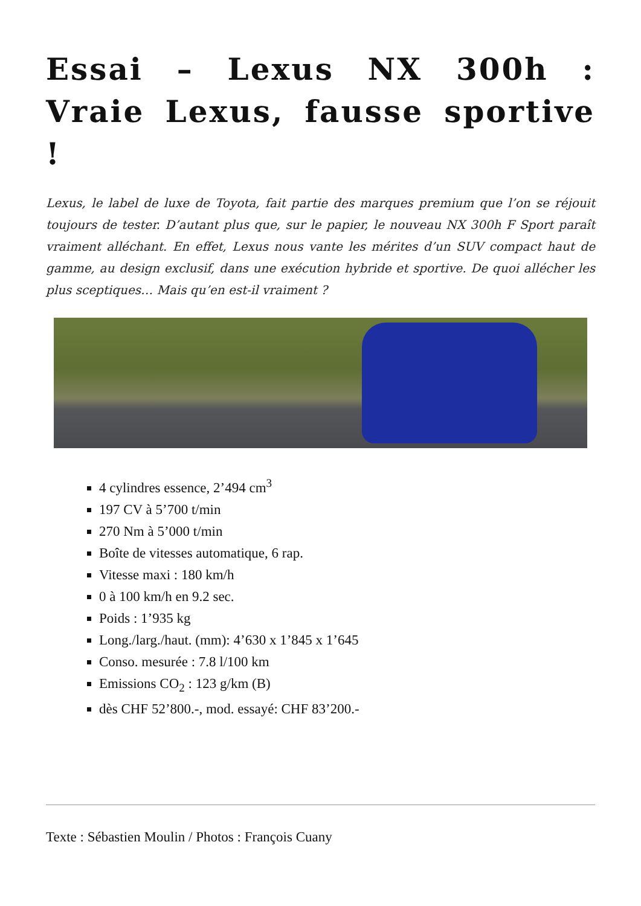Essai – Lexus NX 300h : Vraie Lexus, fausse sportive !
Lexus, le label de luxe de Toyota, fait partie des marques premium que l’on se réjouit toujours de tester. D’autant plus que, sur le papier, le nouveau NX 300h F Sport paraît vraiment alléchant. En effet, Lexus nous vante les mérites d’un SUV compact haut de gamme, au design exclusif, dans une exécution hybride et sportive. De quoi allécher les plus sceptiques… Mais qu’en est-il vraiment ?
4 cylindres essence, 2’494 cm<sup>3</sup>
197 CV à 5’700 t/min
270 Nm à 5’000 t/min
Boîte de vitesses automatique, 6 rap.
Vitesse maxi : 180 km/h
0 à 100 km/h en 9.2 sec.
Poids : 1’935 kg
Long./larg./haut. (mm): 4’630 x 1’845 x 1’645
Conso. mesurée : 7.8 l/100 km
Emissions CO<sub>2</sub> : 123 g/km (B)
dès CHF 52’800.-, mod. essayé: CHF 83’200.-
Texte : Sébastien Moulin / Photos : François Cuany